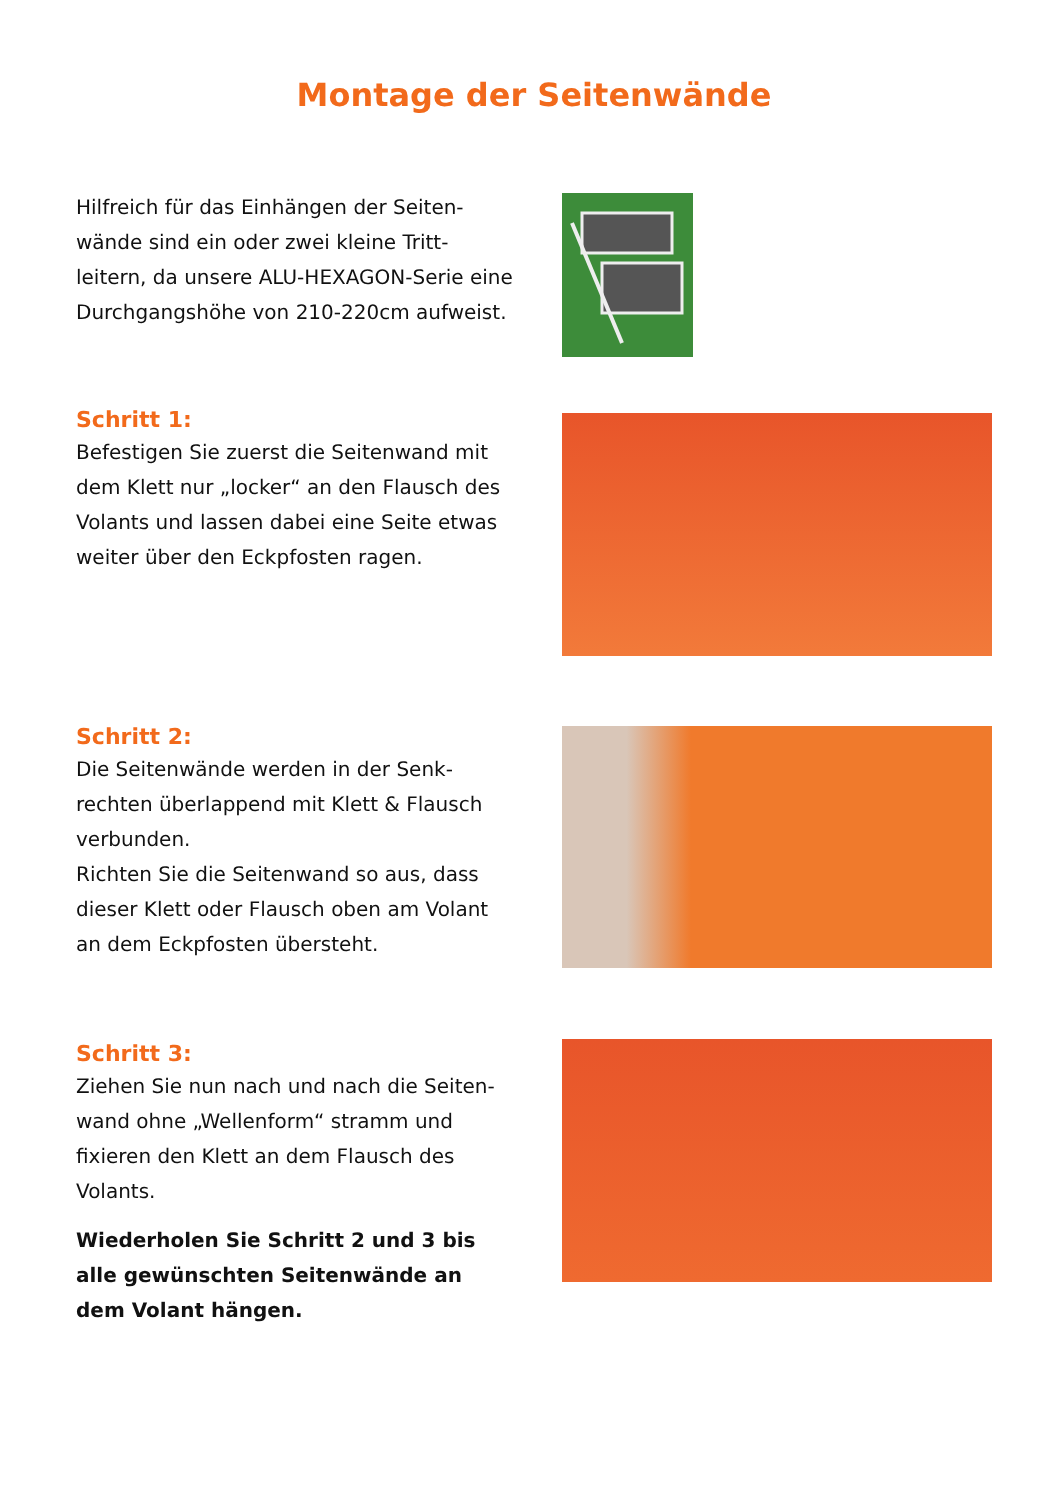Montage der Seitenwände
Hilfreich für das Einhängen der Seiten-wände sind ein oder zwei kleine Tritt-leitern, da unsere ALU-HEXAGON-Serie eine Durchgangshöhe von 210-220cm aufweist.
Schritt 1:
Befestigen Sie zuerst die Seitenwand mit dem Klett nur „locker“ an den Flausch des Volants und lassen dabei eine Seite etwas weiter über den Eckpfosten ragen.
Schritt 2:
Die Seitenwände werden in der Senk-rechten überlappend mit Klett & Flausch verbunden.
Richten Sie die Seitenwand so aus, dass dieser Klett oder Flausch oben am Volant an dem Eckpfosten übersteht.
Schritt 3:
Ziehen Sie nun nach und nach die Seiten-wand ohne „Wellenform“ stramm und fixieren den Klett an dem Flausch des Volants.
Wiederholen Sie Schritt 2 und 3 bis alle gewünschten Seitenwände an dem Volant hängen.